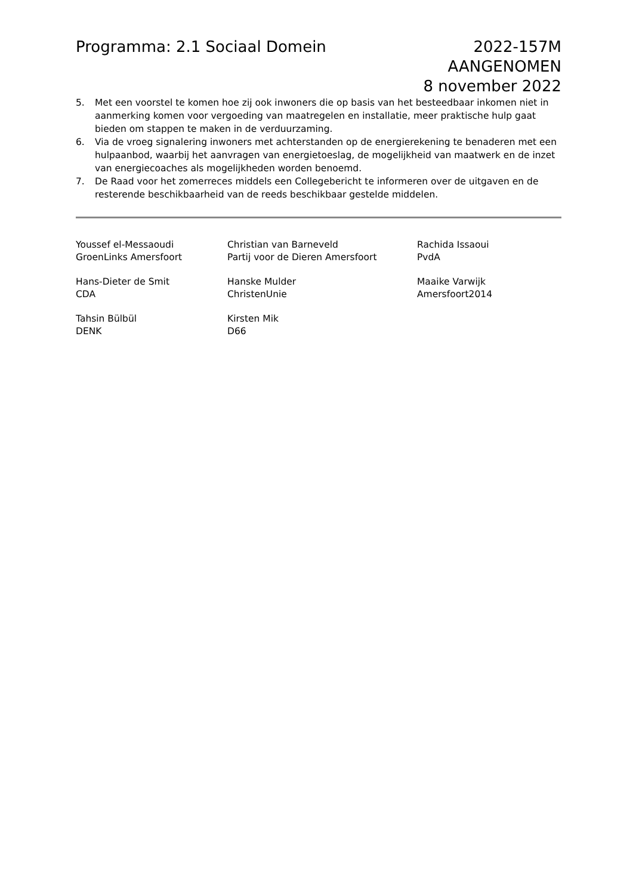Programma: 2.1 Sociaal Domein 2022-157M
AANGENOMEN
8 november 2022
5. Met een voorstel te komen hoe zij ook inwoners die op basis van het besteedbaar inkomen niet in aanmerking komen voor vergoeding van maatregelen en installatie, meer praktische hulp gaat bieden om stappen te maken in de verduurzaming.
6. Via de vroeg signalering inwoners met achterstanden op de energierekening te benaderen met een hulpaanbod, waarbij het aanvragen van energietoeslag, de mogelijkheid van maatwerk en de inzet van energiecoaches als mogelijkheden worden benoemd.
7. De Raad voor het zomerreces middels een Collegebericht te informeren over de uitgaven en de resterende beschikbaarheid van de reeds beschikbaar gestelde middelen.
Youssef el-Messaoudi
GroenLinks Amersfoort
Christian van Barneveld
Partij voor de Dieren Amersfoort
Rachida Issaoui
PvdA
Hans-Dieter de Smit
CDA
Hanske Mulder
ChristenUnie
Maaike Varwijk
Amersfoort2014
Tahsin Bülbül
DENK
Kirsten Mik
D66